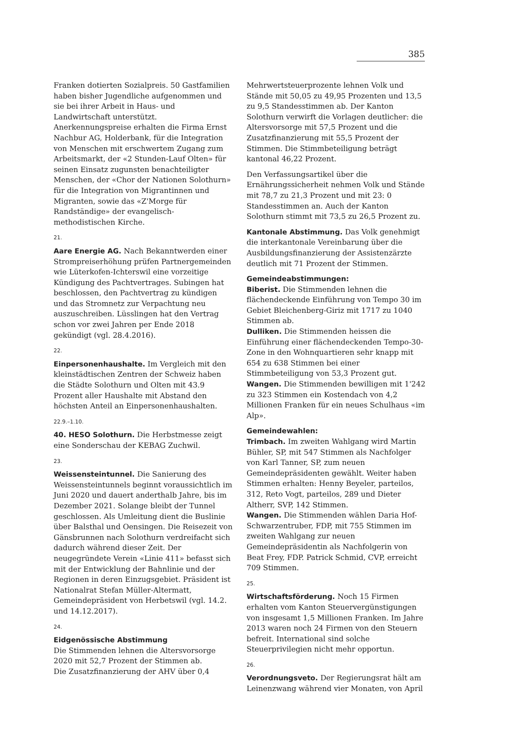385
Franken dotierten Sozialpreis. 50 Gastfamilien haben bisher Jugendliche aufgenommen und sie bei ihrer Arbeit in Haus- und Landwirtschaft unterstützt.
Anerkennungspreise erhalten die Firma Ernst Nachbur AG, Holderbank, für die Integration von Menschen mit erschwertem Zugang zum Arbeitsmarkt, der «2 Stunden-Lauf Olten» für seinen Einsatz zugunsten benachteiligter Menschen, der «Chor der Nationen Solothurn» für die Integration von Migrantinnen und Migranten, sowie das «Z'Morge für Randständige» der evangelisch-methodistischen Kirche.
21.
Aare Energie AG. Nach Bekanntwerden einer Strompreiserhöhung prüfen Partnergemeinden wie Lüterkofen-Ichterswil eine vorzeitige Kündigung des Pachtvertrages. Subingen hat beschlossen, den Pachtvertrag zu kündigen und das Stromnetz zur Verpachtung neu auszuschreiben. Lüsslingen hat den Vertrag schon vor zwei Jahren per Ende 2018 gekündigt (vgl. 28.4.2016).
22.
Einpersonenhaushalte. Im Vergleich mit den kleinstädtischen Zentren der Schweiz haben die Städte Solothurn und Olten mit 43.9 Prozent aller Haushalte mit Abstand den höchsten Anteil an Einpersonenhaushalten.
22.9.–1.10.
40. HESO Solothurn. Die Herbstmesse zeigt eine Sonderschau der KEBAG Zuchwil.
23.
Weissensteintunnel. Die Sanierung des Weissensteintunnels beginnt voraussichtlich im Juni 2020 und dauert anderthalb Jahre, bis im Dezember 2021. Solange bleibt der Tunnel geschlossen. Als Umleitung dient die Buslinie über Balsthal und Oensingen. Die Reisezeit von Gänsbrunnen nach Solothurn verdreifacht sich dadurch während dieser Zeit. Der neugegründete Verein «Linie 411» befasst sich mit der Entwicklung der Bahnlinie und der Regionen in deren Einzugsgebiet. Präsident ist Nationalrat Stefan Müller-Altermatt, Gemeindepräsident von Herbetswil (vgl. 14.2. und 14.12.2017).
24.
Eidgenössische Abstimmung
Die Stimmenden lehnen die Altersvorsorge 2020 mit 52,7 Prozent der Stimmen ab.
Die Zusatzfinanzierung der AHV über 0,4
Mehrwertsteuerprozente lehnen Volk und Stände mit 50,05 zu 49,95 Prozenten und 13,5 zu 9,5 Standesstimmen ab. Der Kanton Solothurn verwirft die Vorlagen deutlicher: die Altersvorsorge mit 57,5 Prozent und die Zusatzfinanzierung mit 55,5 Prozent der Stimmen. Die Stimmbeteiligung beträgt kantonal 46,22 Prozent.
Den Verfassungsartikel über die Ernährungssicherheit nehmen Volk und Stände mit 78,7 zu 21,3 Prozent und mit 23: 0 Standesstimmen an. Auch der Kanton Solothurn stimmt mit 73,5 zu 26,5 Prozent zu.
Kantonale Abstimmung. Das Volk genehmigt die interkantonale Vereinbarung über die Ausbildungsfinanzierung der Assistenzärzte deutlich mit 71 Prozent der Stimmen.
Gemeindeabstimmungen:
Biberist. Die Stimmenden lehnen die flächendeckende Einführung von Tempo 30 im Gebiet Bleichenberg-Giriz mit 1717 zu 1040 Stimmen ab.
Dulliken. Die Stimmenden heissen die Einführung einer flächendeckenden Tempo-30-Zone in den Wohnquartieren sehr knapp mit 654 zu 638 Stimmen bei einer Stimmbeteiligung von 53,3 Prozent gut.
Wangen. Die Stimmenden bewilligen mit 1'242 zu 323 Stimmen ein Kostendach von 4,2 Millionen Franken für ein neues Schulhaus «im Alp».
Gemeindewahlen:
Trimbach. Im zweiten Wahlgang wird Martin Bühler, SP, mit 547 Stimmen als Nachfolger von Karl Tanner, SP, zum neuen Gemeindepräsidenten gewählt. Weiter haben Stimmen erhalten: Henny Beyeler, parteilos, 312, Reto Vogt, parteilos, 289 und Dieter Altherr, SVP, 142 Stimmen.
Wangen. Die Stimmenden wählen Daria Hof-Schwarzentruber, FDP, mit 755 Stimmen im zweiten Wahlgang zur neuen Gemeindepräsidentin als Nachfolgerin von Beat Frey, FDP. Patrick Schmid, CVP, erreicht 709 Stimmen.
25.
Wirtschaftsförderung. Noch 15 Firmen erhalten vom Kanton Steuervergünstigungen von insgesamt 1,5 Millionen Franken. Im Jahre 2013 waren noch 24 Firmen von den Steuern befreit. International sind solche Steuerprivilegien nicht mehr opportun.
26.
Verordnungsveto. Der Regierungsrat hält am Leinenzwang während vier Monaten, von April